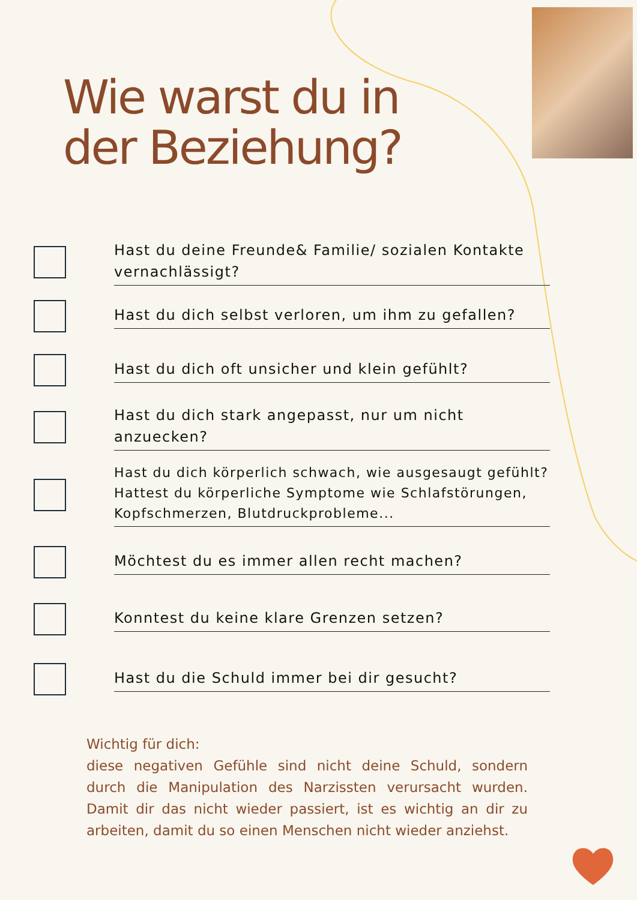Wie warst du in
der Beziehung?
Hast du deine Freunde& Familie/ sozialen Kontakte vernachlässigt?
Hast du dich selbst verloren, um ihm zu gefallen?
Hast du dich oft unsicher und klein gefühlt?
Hast du dich stark angepasst, nur um nicht anzuecken?
Hast du dich körperlich schwach, wie ausgesaugt gefühlt? Hattest du körperliche Symptome wie Schlafstörungen, Kopfschmerzen, Blutdruckprobleme...
Möchtest du es immer allen recht machen?
Konntest du keine klare Grenzen setzen?
Hast du die Schuld immer bei dir gesucht?
Wichtig für dich:
diese negativen Gefühle sind nicht deine Schuld, sondern durch die Manipulation des Narzissten verursacht wurden. Damit dir das nicht wieder passiert, ist es wichtig an dir zu arbeiten, damit du so einen Menschen nicht wieder anziehst.